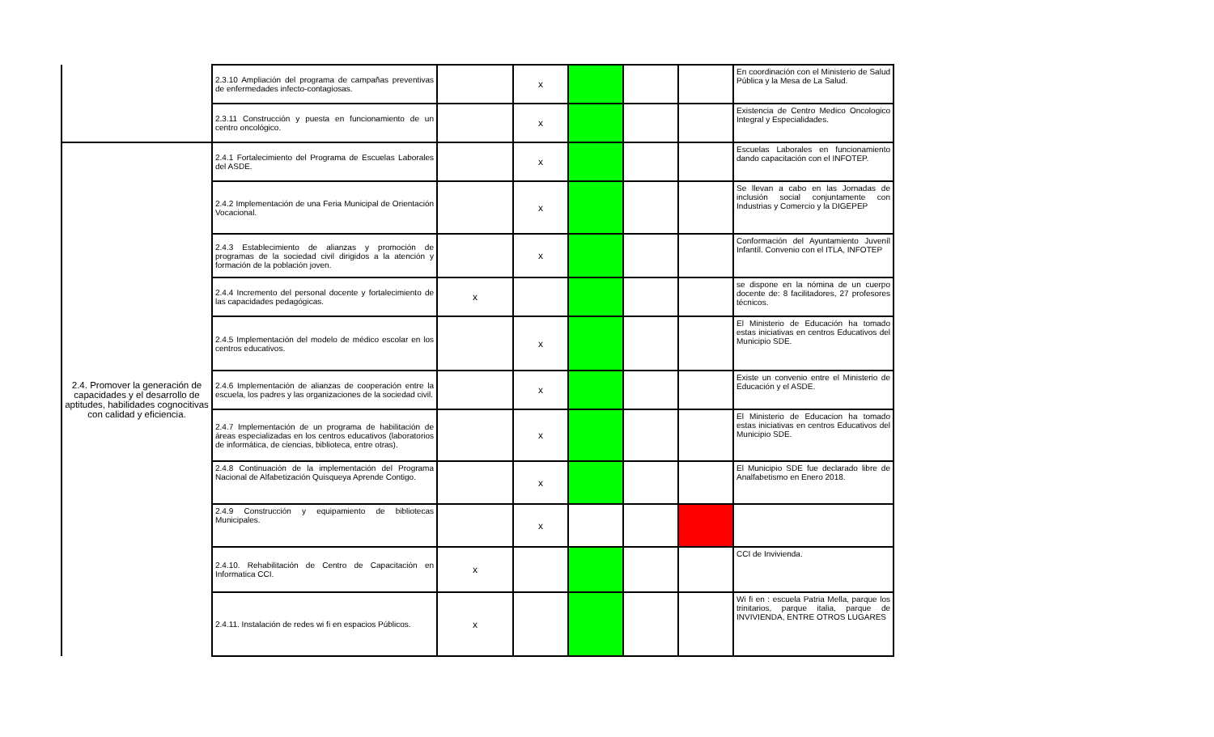| | 2.3.10 Ampliación del programa de campañas preventivas de enfermedades infecto-contagiosas. | | x | | | | En coordinación con el Ministerio de Salud Pública y la Mesa de La Salud. |
| | 2.3.11 Construcción y puesta en funcionamiento de un centro oncológico. | | x | | | | Existencia de Centro Medico Oncologico Integral y Especialidades. |
| 2.4. Promover la generación de capacidades y el desarrollo de aptitudes, habilidades cognocitivas con calidad y eficiencia. | 2.4.1 Fortalecimiento del Programa de Escuelas Laborales del ASDE. | | x | | | | Escuelas Laborales en funcionamiento dando capacitación con el INFOTEP. |
| | 2.4.2 Implementación de una Feria Municipal de Orientación Vocacional. | | x | | | | Se llevan a cabo en las Jornadas de inclusión social conjuntamente con Industrias y Comercio y la DIGEPEP |
| | 2.4.3 Establecimiento de alianzas y promoción de programas de la sociedad civil dirigidos a la atención y formación de la población joven. | | x | | | | Conformación del Ayuntamiento Juveníl Infantíl. Convenio con el ITLA, INFOTEP |
| | 2.4.4 Incremento del personal docente y fortalecimiento de las capacidades pedagógicas. | x | | | | | se dispone en la nómina de un cuerpo docente de: 8 facilitadores, 27 profesores técnicos. |
| | 2.4.5 Implementación del modelo de médico escolar en los centros educativos. | | x | | | | El Ministerio de Educación ha tomado estas iniciativas en centros Educativos del Municipio SDE. |
| | 2.4.6 Implementación de alianzas de cooperación entre la escuela, los padres y las organizaciones de la sociedad civil. | | x | | | | Existe un convenio entre el Ministerio de Educación y el ASDE. |
| | 2.4.7 Implementación de un programa de habilitación de áreas especializadas en los centros educativos (laboratorios de informática, de ciencias, biblioteca, entre otras). | | x | | | | El Ministerio de Educacion ha tomado estas iniciativas en centros Educativos del Municipio SDE. |
| | 2.4.8 Continuación de la implementación del Programa Nacional de Alfabetización Quisqueya Aprende Contigo. | | x | | | | El Municipio SDE fue declarado libre de Analfabetismo en Enero 2018. |
| | 2.4.9 Construcción y equipamiento de bibliotecas Municipales. | | x | | | | |
| | 2.4.10. Rehabilitación de Centro de Capacitación en Informatica CCI. | x | | | | | CCI de Invivienda. |
| | 2.4.11. Instalación de redes wi fi en espacios Públicos. | x | | | | | Wi fi en : escuela Patria Mella, parque los trinitarios, parque italia, parque de INVIVIENDA, ENTRE OTROS LUGARES |